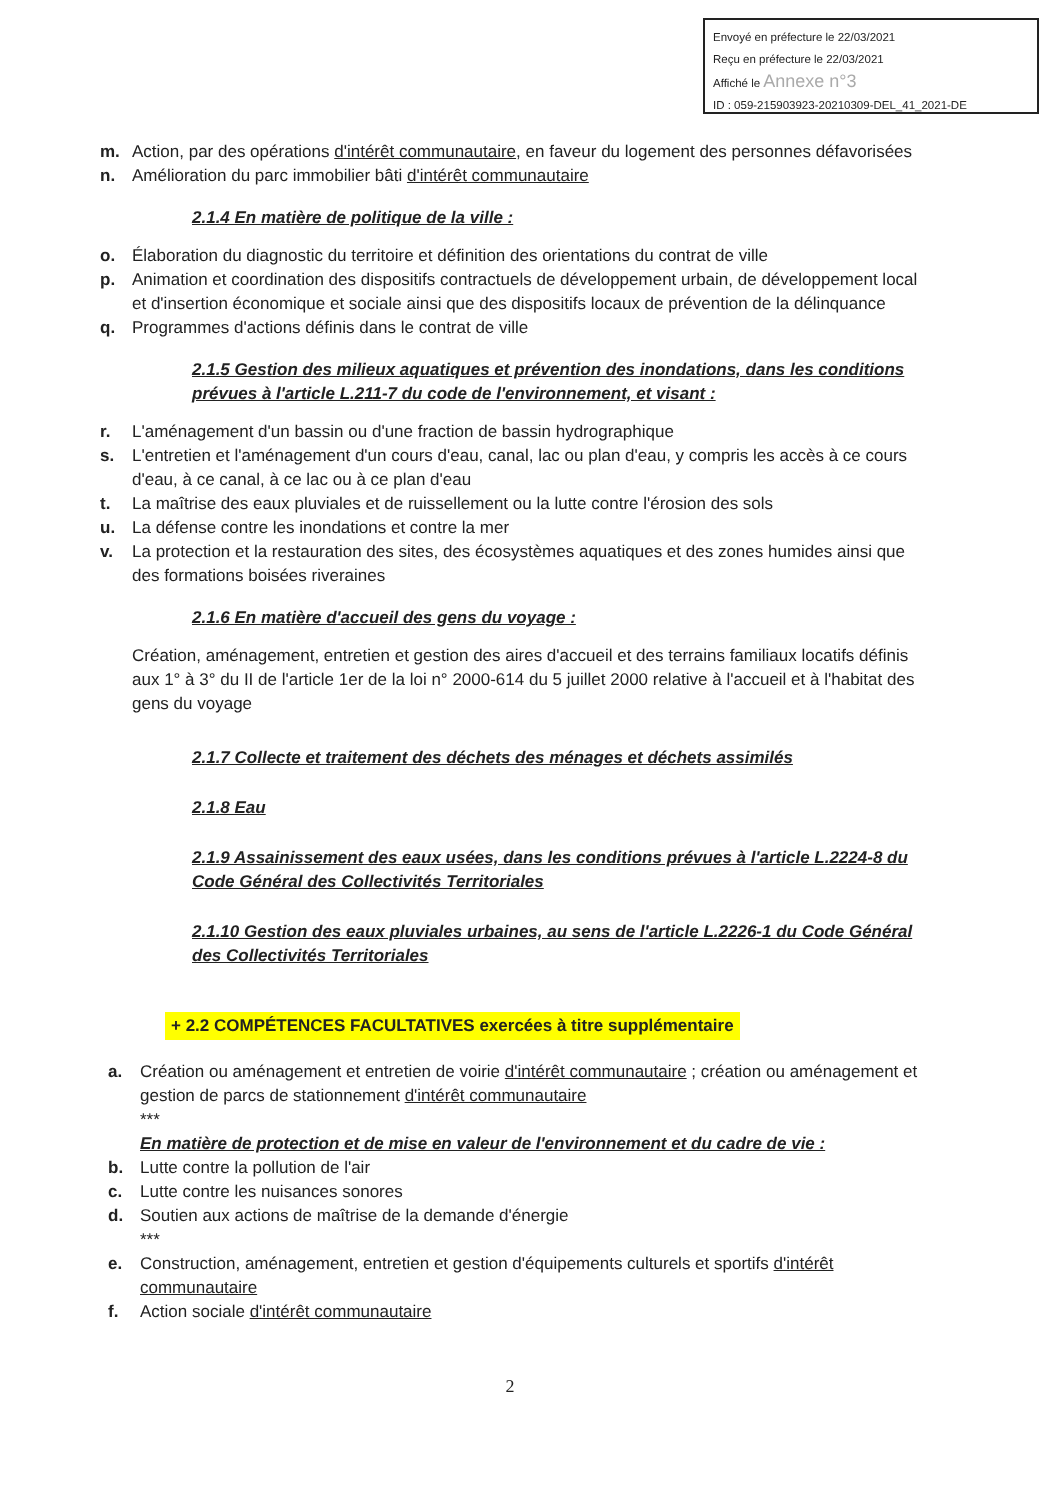Envoyé en préfecture le 22/03/2021
Reçu en préfecture le 22/03/2021
Affiché le Annexe n°3
ID : 059-215903923-20210309-DEL_41_2021-DE
m. Action, par des opérations d'intérêt communautaire, en faveur du logement des personnes défavorisées
n. Amélioration du parc immobilier bâti d'intérêt communautaire
2.1.4 En matière de politique de la ville :
o. Élaboration du diagnostic du territoire et définition des orientations du contrat de ville
p. Animation et coordination des dispositifs contractuels de développement urbain, de développement local et d'insertion économique et sociale ainsi que des dispositifs locaux de prévention de la délinquance
q. Programmes d'actions définis dans le contrat de ville
2.1.5 Gestion des milieux aquatiques et prévention des inondations, dans les conditions prévues à l'article L.211-7 du code de l'environnement, et visant :
r. L'aménagement d'un bassin ou d'une fraction de bassin hydrographique
s. L'entretien et l'aménagement d'un cours d'eau, canal, lac ou plan d'eau, y compris les accès à ce cours d'eau, à ce canal, à ce lac ou à ce plan d'eau
t. La maîtrise des eaux pluviales et de ruissellement ou la lutte contre l'érosion des sols
u. La défense contre les inondations et contre la mer
v. La protection et la restauration des sites, des écosystèmes aquatiques et des zones humides ainsi que des formations boisées riveraines
2.1.6 En matière d'accueil des gens du voyage :
Création, aménagement, entretien et gestion des aires d'accueil et des terrains familiaux locatifs définis aux 1° à 3° du II de l'article 1er de la loi n° 2000-614 du 5 juillet 2000 relative à l'accueil et à l'habitat des gens du voyage
2.1.7 Collecte et traitement des déchets des ménages et déchets assimilés
2.1.8 Eau
2.1.9 Assainissement des eaux usées, dans les conditions prévues à l'article L.2224-8 du Code Général des Collectivités Territoriales
2.1.10 Gestion des eaux pluviales urbaines, au sens de l'article L.2226-1 du Code Général des Collectivités Territoriales
+ 2.2 COMPÉTENCES FACULTATIVES exercées à titre supplémentaire
a. Création ou aménagement et entretien de voirie d'intérêt communautaire ; création ou aménagement et gestion de parcs de stationnement d'intérêt communautaire
***
En matière de protection et de mise en valeur de l'environnement et du cadre de vie :
b. Lutte contre la pollution de l'air
c. Lutte contre les nuisances sonores
d. Soutien aux actions de maîtrise de la demande d'énergie
***
e. Construction, aménagement, entretien et gestion d'équipements culturels et sportifs d'intérêt communautaire
f. Action sociale d'intérêt communautaire
2